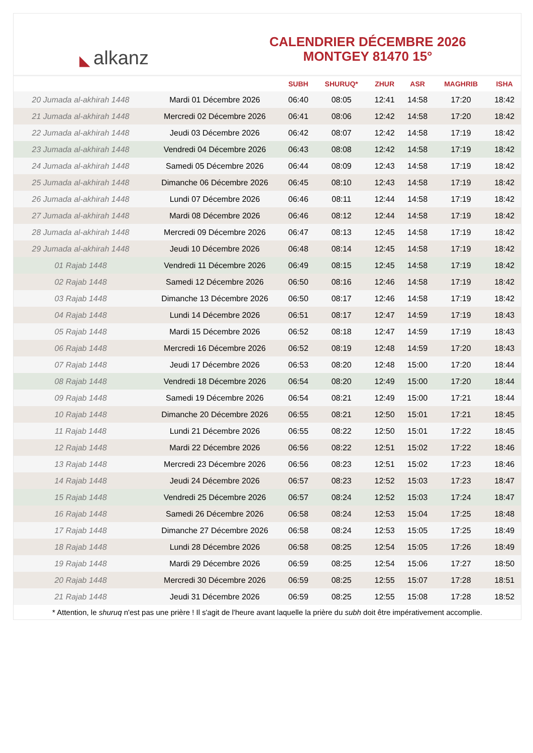◣ alkanz
CALENDRIER DÉCEMBRE 2026
MONTGEY 81470 15°
| | | SUBH | SHURUQ* | ZHUR | ASR | MAGHRIB | ISHA |
| --- | --- | --- | --- | --- | --- | --- | --- |
| 20 Jumada al-akhirah 1448 | Mardi 01 Décembre 2026 | 06:40 | 08:05 | 12:41 | 14:58 | 17:20 | 18:42 |
| 21 Jumada al-akhirah 1448 | Mercredi 02 Décembre 2026 | 06:41 | 08:06 | 12:42 | 14:58 | 17:20 | 18:42 |
| 22 Jumada al-akhirah 1448 | Jeudi 03 Décembre 2026 | 06:42 | 08:07 | 12:42 | 14:58 | 17:19 | 18:42 |
| 23 Jumada al-akhirah 1448 | Vendredi 04 Décembre 2026 | 06:43 | 08:08 | 12:42 | 14:58 | 17:19 | 18:42 |
| 24 Jumada al-akhirah 1448 | Samedi 05 Décembre 2026 | 06:44 | 08:09 | 12:43 | 14:58 | 17:19 | 18:42 |
| 25 Jumada al-akhirah 1448 | Dimanche 06 Décembre 2026 | 06:45 | 08:10 | 12:43 | 14:58 | 17:19 | 18:42 |
| 26 Jumada al-akhirah 1448 | Lundi 07 Décembre 2026 | 06:46 | 08:11 | 12:44 | 14:58 | 17:19 | 18:42 |
| 27 Jumada al-akhirah 1448 | Mardi 08 Décembre 2026 | 06:46 | 08:12 | 12:44 | 14:58 | 17:19 | 18:42 |
| 28 Jumada al-akhirah 1448 | Mercredi 09 Décembre 2026 | 06:47 | 08:13 | 12:45 | 14:58 | 17:19 | 18:42 |
| 29 Jumada al-akhirah 1448 | Jeudi 10 Décembre 2026 | 06:48 | 08:14 | 12:45 | 14:58 | 17:19 | 18:42 |
| 01 Rajab 1448 | Vendredi 11 Décembre 2026 | 06:49 | 08:15 | 12:45 | 14:58 | 17:19 | 18:42 |
| 02 Rajab 1448 | Samedi 12 Décembre 2026 | 06:50 | 08:16 | 12:46 | 14:58 | 17:19 | 18:42 |
| 03 Rajab 1448 | Dimanche 13 Décembre 2026 | 06:50 | 08:17 | 12:46 | 14:58 | 17:19 | 18:42 |
| 04 Rajab 1448 | Lundi 14 Décembre 2026 | 06:51 | 08:17 | 12:47 | 14:59 | 17:19 | 18:43 |
| 05 Rajab 1448 | Mardi 15 Décembre 2026 | 06:52 | 08:18 | 12:47 | 14:59 | 17:19 | 18:43 |
| 06 Rajab 1448 | Mercredi 16 Décembre 2026 | 06:52 | 08:19 | 12:48 | 14:59 | 17:20 | 18:43 |
| 07 Rajab 1448 | Jeudi 17 Décembre 2026 | 06:53 | 08:20 | 12:48 | 15:00 | 17:20 | 18:44 |
| 08 Rajab 1448 | Vendredi 18 Décembre 2026 | 06:54 | 08:20 | 12:49 | 15:00 | 17:20 | 18:44 |
| 09 Rajab 1448 | Samedi 19 Décembre 2026 | 06:54 | 08:21 | 12:49 | 15:00 | 17:21 | 18:44 |
| 10 Rajab 1448 | Dimanche 20 Décembre 2026 | 06:55 | 08:21 | 12:50 | 15:01 | 17:21 | 18:45 |
| 11 Rajab 1448 | Lundi 21 Décembre 2026 | 06:55 | 08:22 | 12:50 | 15:01 | 17:22 | 18:45 |
| 12 Rajab 1448 | Mardi 22 Décembre 2026 | 06:56 | 08:22 | 12:51 | 15:02 | 17:22 | 18:46 |
| 13 Rajab 1448 | Mercredi 23 Décembre 2026 | 06:56 | 08:23 | 12:51 | 15:02 | 17:23 | 18:46 |
| 14 Rajab 1448 | Jeudi 24 Décembre 2026 | 06:57 | 08:23 | 12:52 | 15:03 | 17:23 | 18:47 |
| 15 Rajab 1448 | Vendredi 25 Décembre 2026 | 06:57 | 08:24 | 12:52 | 15:03 | 17:24 | 18:47 |
| 16 Rajab 1448 | Samedi 26 Décembre 2026 | 06:58 | 08:24 | 12:53 | 15:04 | 17:25 | 18:48 |
| 17 Rajab 1448 | Dimanche 27 Décembre 2026 | 06:58 | 08:24 | 12:53 | 15:05 | 17:25 | 18:49 |
| 18 Rajab 1448 | Lundi 28 Décembre 2026 | 06:58 | 08:25 | 12:54 | 15:05 | 17:26 | 18:49 |
| 19 Rajab 1448 | Mardi 29 Décembre 2026 | 06:59 | 08:25 | 12:54 | 15:06 | 17:27 | 18:50 |
| 20 Rajab 1448 | Mercredi 30 Décembre 2026 | 06:59 | 08:25 | 12:55 | 15:07 | 17:28 | 18:51 |
| 21 Rajab 1448 | Jeudi 31 Décembre 2026 | 06:59 | 08:25 | 12:55 | 15:08 | 17:28 | 18:52 |
* Attention, le shuruq n'est pas une prière ! Il s'agit de l'heure avant laquelle la prière du subh doit être impérativement accomplie.